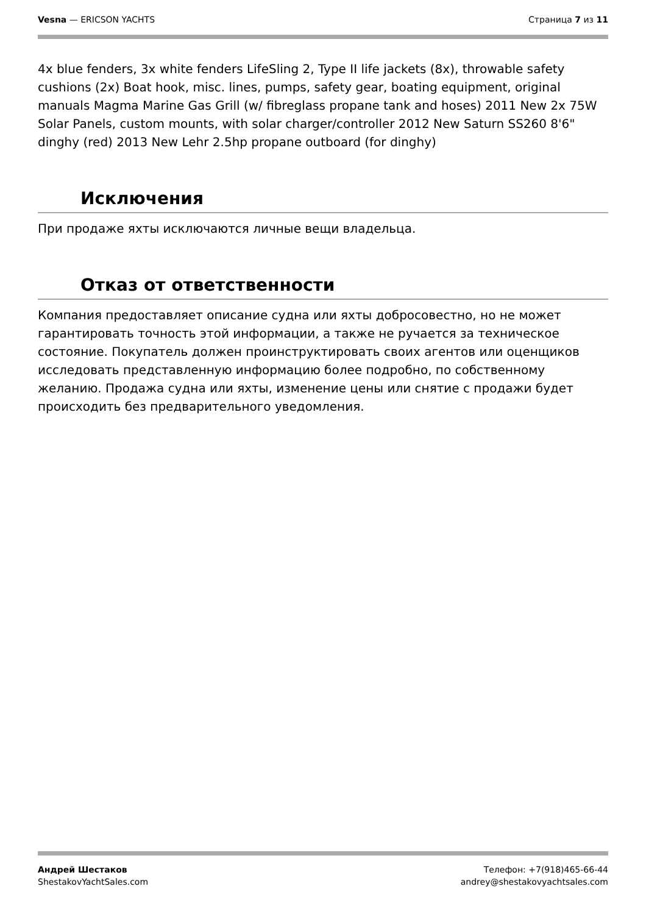Vesna — ERICSON YACHTS Страница 7 из 11
4x blue fenders, 3x white fenders LifeSling 2, Type II life jackets (8x), throwable safety cushions (2x) Boat hook, misc. lines, pumps, safety gear, boating equipment, original manuals Magma Marine Gas Grill (w/ fibreglass propane tank and hoses) 2011 New 2x 75W Solar Panels, custom mounts, with solar charger/controller 2012 New Saturn SS260 8'6" dinghy (red) 2013 New Lehr 2.5hp propane outboard (for dinghy)
Исключения
При продаже яхты исключаются личные вещи владельца.
Отказ от ответственности
Компания предоставляет описание судна или яхты добросовестно, но не может гарантировать точность этой информации, а также не ручается за техническое состояние. Покупатель должен проинструктировать своих агентов или оценщиков исследовать представленную информацию более подробно, по собственному желанию. Продажа судна или яхты, изменение цены или снятие с продажи будет происходить без предварительного уведомления.
Андрей Шестаков
ShestakovYachtSales.com
Телефон: +7(918)465-66-44
andrey@shestakovyachtsales.com